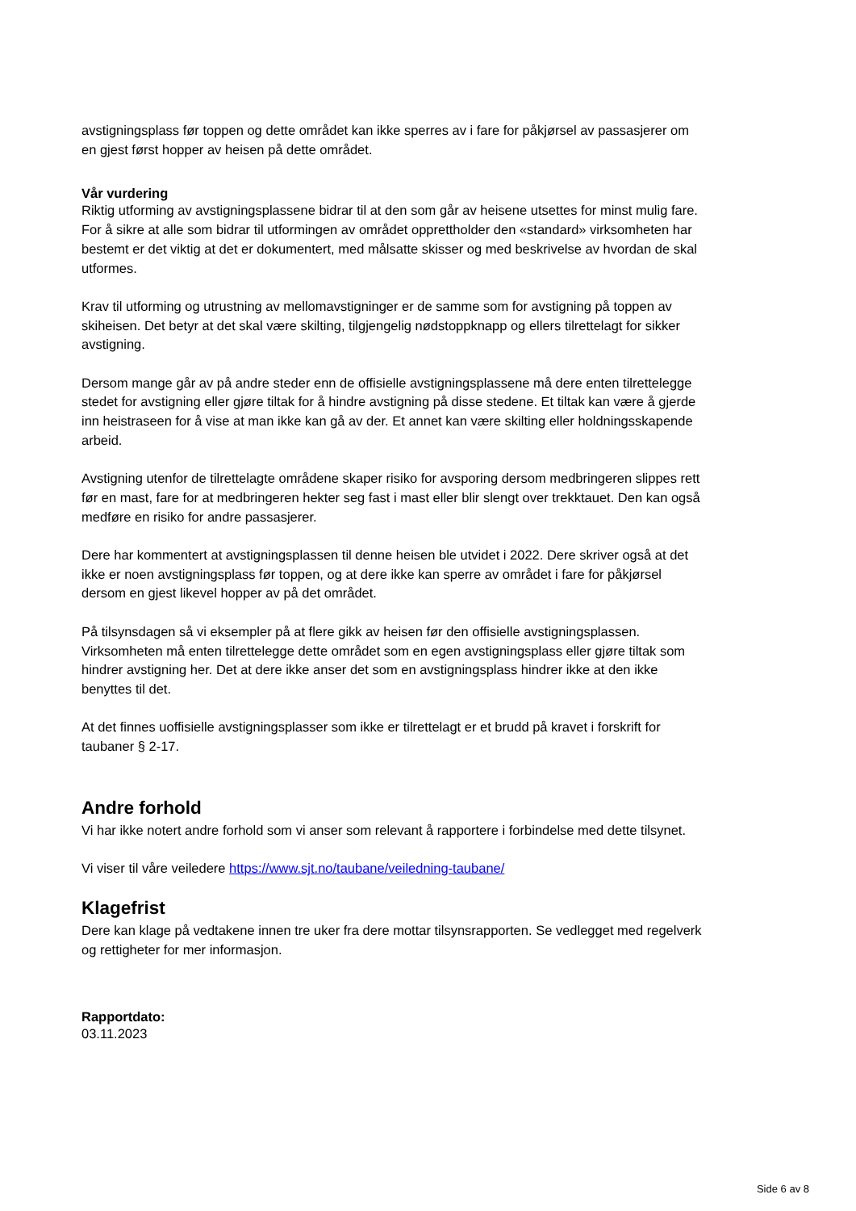avstigningsplass før toppen og dette området kan ikke sperres av i fare for påkjørsel av passasjerer om en gjest først hopper av heisen på dette området.
Vår vurdering
Riktig utforming av avstigningsplassene bidrar til at den som går av heisene utsettes for minst mulig fare. For å sikre at alle som bidrar til utformingen av området opprettholder den «standard» virksomheten har bestemt er det viktig at det er dokumentert, med målsatte skisser og med beskrivelse av hvordan de skal utformes.
Krav til utforming og utrustning av mellomavstigninger er de samme som for avstigning på toppen av skiheisen. Det betyr at det skal være skilting, tilgjengelig nødstoppknapp og ellers tilrettelagt for sikker avstigning.
Dersom mange går av på andre steder enn de offisielle avstigningsplassene må dere enten tilrettelegge stedet for avstigning eller gjøre tiltak for å hindre avstigning på disse stedene. Et tiltak kan være å gjerde inn heistraseen for å vise at man ikke kan gå av der. Et annet kan være skilting eller holdningsskapende arbeid.
Avstigning utenfor de tilrettelagte områdene skaper risiko for avsporing dersom medbringeren slippes rett før en mast, fare for at medbringeren hekter seg fast i mast eller blir slengt over trekktauet. Den kan også medføre en risiko for andre passasjerer.
Dere har kommentert at avstigningsplassen til denne heisen ble utvidet i 2022. Dere skriver også at det ikke er noen avstigningsplass før toppen, og at dere ikke kan sperre av området i fare for påkjørsel dersom en gjest likevel hopper av på det området.
På tilsynsdagen så vi eksempler på at flere gikk av heisen før den offisielle avstigningsplassen. Virksomheten må enten tilrettelegge dette området som en egen avstigningsplass eller gjøre tiltak som hindrer avstigning her. Det at dere ikke anser det som en avstigningsplass hindrer ikke at den ikke benyttes til det.
At det finnes uoffisielle avstigningsplasser som ikke er tilrettelagt er et brudd på kravet i forskrift for taubaner § 2-17.
Andre forhold
Vi har ikke notert andre forhold som vi anser som relevant å rapportere i forbindelse med dette tilsynet.
Vi viser til våre veiledere https://www.sjt.no/taubane/veiledning-taubane/
Klagefrist
Dere kan klage på vedtakene innen tre uker fra dere mottar tilsynsrapporten. Se vedlegget med regelverk og rettigheter for mer informasjon.
Rapportdato:
03.11.2023
Side 6 av 8